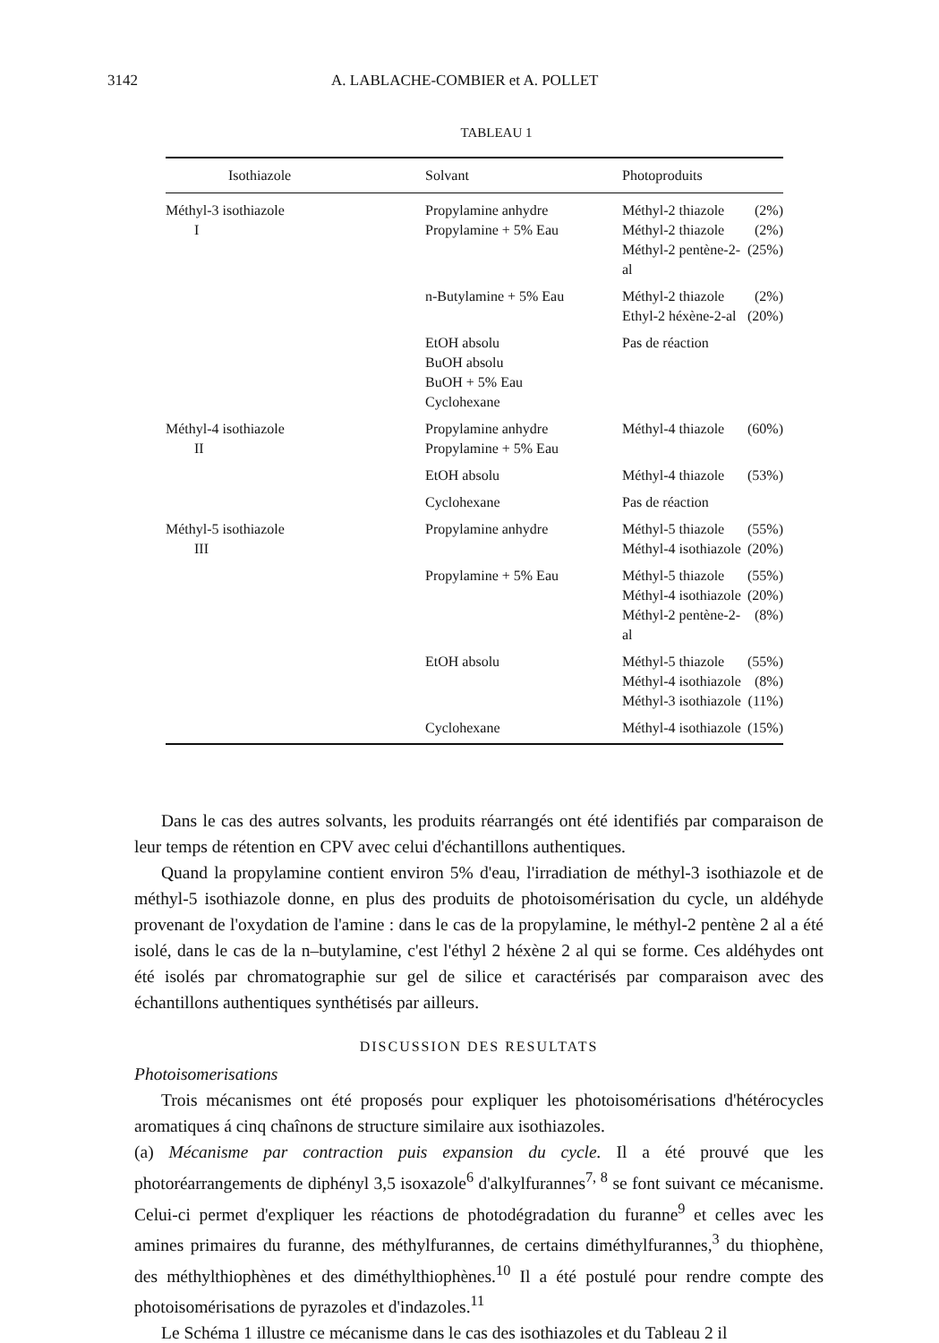3142 A. LABLACHE-COMBIER et A. POLLET
TABLEAU 1
| Isothiazole | Solvant | Photoproduits | |
| --- | --- | --- | --- |
| Méthyl-3 isothiazole I | Propylamine anhydre Propylamine + 5% Eau | Méthyl-2 thiazole Méthyl-2 thiazole Méthyl-2 pentène-2-al | (2%) (2%) (25%) |
| | n-Butylamine + 5% Eau | Méthyl-2 thiazole Ethyl-2 héxène-2-al | (2%) (20%) |
| | EtOH absolu BuOH absolu BuOH + 5% Eau Cyclohexane | Pas de réaction | |
| Méthyl-4 isothiazole II | Propylamine anhydre Propylamine + 5% Eau | Méthyl-4 thiazole | (60%) |
| | EtOH absolu | Méthyl-4 thiazole | (53%) |
| | Cyclohexane | Pas de réaction | |
| Méthyl-5 isothiazole III | Propylamine anhydre | Méthyl-5 thiazole Méthyl-4 isothiazole | (55%) (20%) |
| | Propylamine + 5% Eau | Méthyl-5 thiazole Méthyl-4 isothiazole Méthyl-2 pentène-2-al | (55%) (20%) (8%) |
| | EtOH absolu | Méthyl-5 thiazole Méthyl-4 isothiazole Méthyl-3 isothiazole | (55%) (8%) (11%) |
| | Cyclohexane | Méthyl-4 isothiazole | (15%) |
Dans le cas des autres solvants, les produits réarrangés ont été identifiés par comparaison de leur temps de rétention en CPV avec celui d'échantillons authentiques.
Quand la propylamine contient environ 5% d'eau, l'irradiation de méthyl-3 isothiazole et de méthyl-5 isothiazole donne, en plus des produits de photoisomérisation du cycle, un aldéhyde provenant de l'oxydation de l'amine : dans le cas de la propylamine, le méthyl-2 pentène 2 al a été isolé, dans le cas de la n–butylamine, c'est l'éthyl 2 héxène 2 al qui se forme. Ces aldéhydes ont été isolés par chromatographie sur gel de silice et caractérisés par comparaison avec des échantillons authentiques synthétisés par ailleurs.
DISCUSSION DES RESULTATS
Photoisomerisations
Trois mécanismes ont été proposés pour expliquer les photoisomérisations d'hétérocycles aromatiques á cinq chaînons de structure similaire aux isothiazoles.
(a) Mécanisme par contraction puis expansion du cycle. Il a été prouvé que les photoréarrangements de diphényl 3,5 isoxazole<sup>6</sup> d'alkylfurannes<sup>7, 8</sup> se font suivant ce mécanisme. Celui-ci permet d'expliquer les réactions de photodégradation du furanne<sup>9</sup> et celles avec les amines primaires du furanne, des méthylfurannes, de certains diméthylfurannes,<sup>3</sup> du thiophène, des méthylthiophènes et des diméthylthiophènes.<sup>10</sup> Il a été postulé pour rendre compte des photoisomérisations de pyrazoles et d'indazoles.<sup>11</sup>
Le Schéma 1 illustre ce mécanisme dans le cas des isothiazoles et du Tableau 2 il